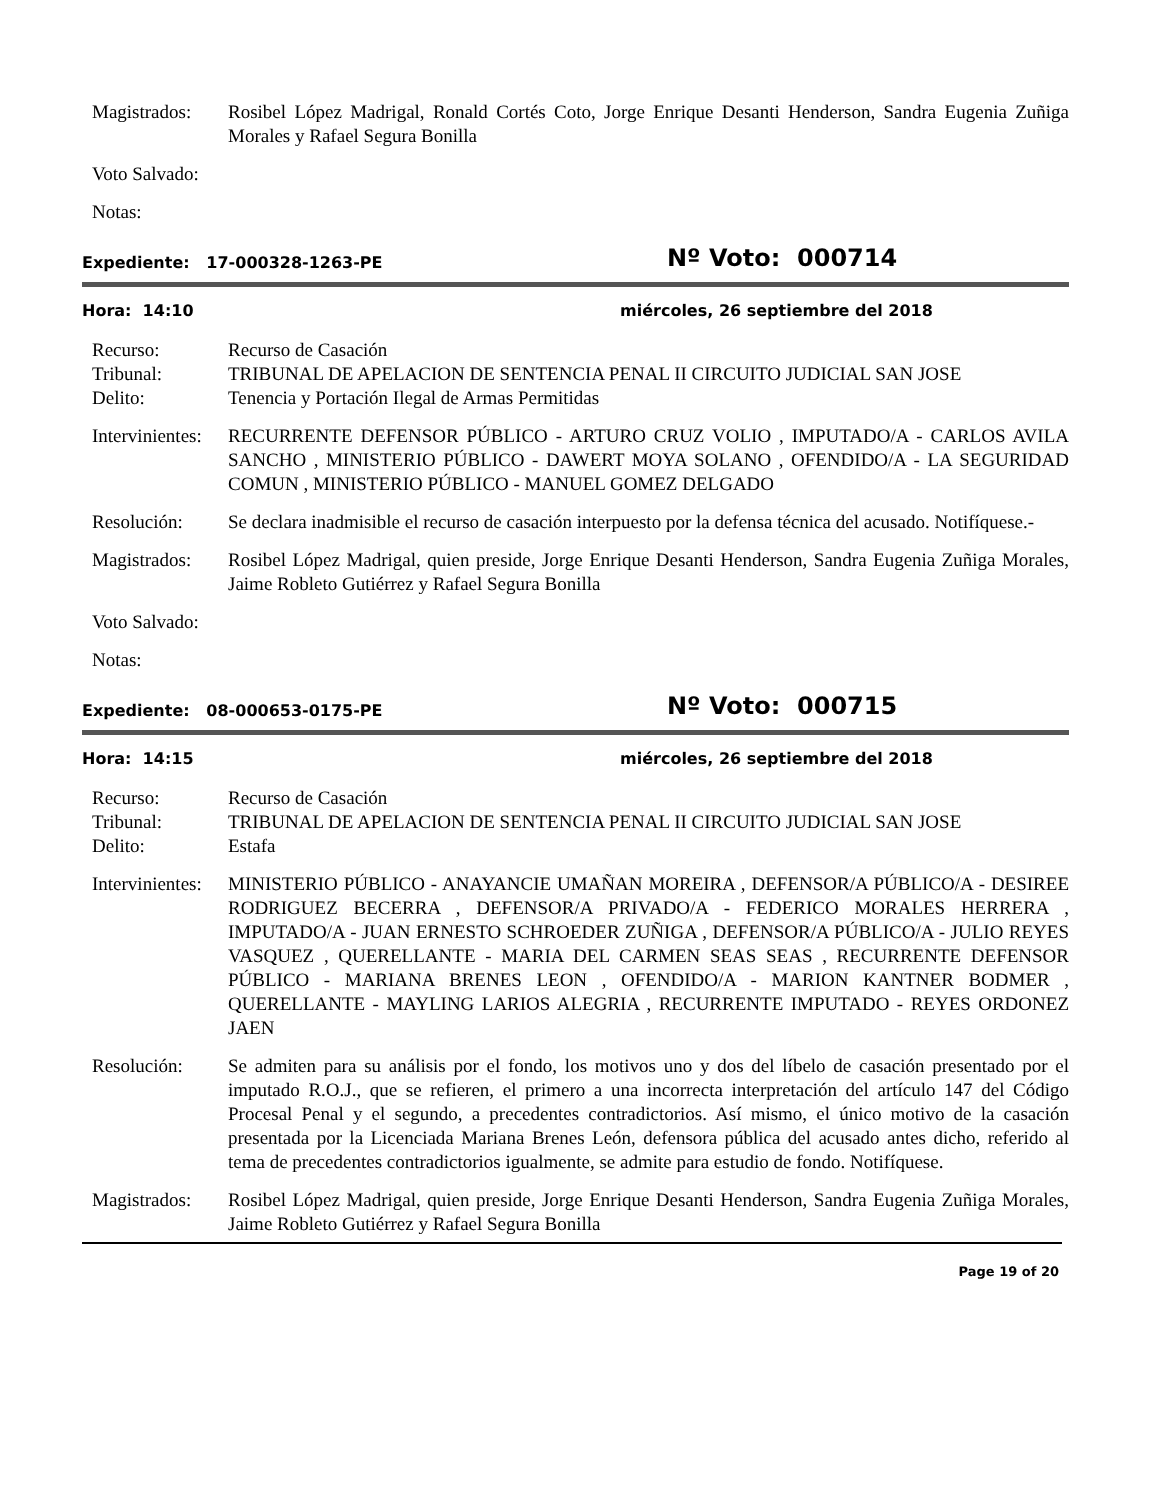Magistrados:
Rosibel López Madrigal, Ronald Cortés Coto, Jorge Enrique Desanti Henderson, Sandra Eugenia Zuñiga Morales y Rafael Segura Bonilla
Voto Salvado:
Notas:
Expediente: 17-000328-1263-PE
Nº Voto: 000714
Hora: 14:10 miércoles, 26 septiembre del 2018
Recurso: Recurso de Casación
Tribunal: TRIBUNAL DE APELACION DE SENTENCIA PENAL II CIRCUITO JUDICIAL SAN JOSE
Delito: Tenencia y Portación Ilegal de Armas Permitidas
Intervinientes:
RECURRENTE DEFENSOR PÚBLICO - ARTURO CRUZ VOLIO , IMPUTADO/A - CARLOS AVILA SANCHO , MINISTERIO PÚBLICO - DAWERT MOYA SOLANO , OFENDIDO/A - LA SEGURIDAD COMUN , MINISTERIO PÚBLICO - MANUEL GOMEZ DELGADO
Resolución: Se declara inadmisible el recurso de casación interpuesto por la defensa técnica del acusado. Notifíquese.-
Magistrados:
Rosibel López Madrigal, quien preside, Jorge Enrique Desanti Henderson, Sandra Eugenia Zuñiga Morales, Jaime Robleto Gutiérrez y Rafael Segura Bonilla
Voto Salvado:
Notas:
Expediente: 08-000653-0175-PE
Nº Voto: 000715
Hora: 14:15 miércoles, 26 septiembre del 2018
Recurso: Recurso de Casación
Tribunal: TRIBUNAL DE APELACION DE SENTENCIA PENAL II CIRCUITO JUDICIAL SAN JOSE
Delito: Estafa
Intervinientes:
MINISTERIO PÚBLICO - ANAYANCIE UMAÑAN MOREIRA , DEFENSOR/A PÚBLICO/A - DESIREE RODRIGUEZ BECERRA , DEFENSOR/A PRIVADO/A - FEDERICO MORALES HERRERA , IMPUTADO/A - JUAN ERNESTO SCHROEDER ZUÑIGA , DEFENSOR/A PÚBLICO/A - JULIO REYES VASQUEZ , QUERELLANTE - MARIA DEL CARMEN SEAS SEAS , RECURRENTE DEFENSOR PÚBLICO - MARIANA BRENES LEON , OFENDIDO/A - MARION KANTNER BODMER , QUERELLANTE - MAYLING LARIOS ALEGRIA , RECURRENTE IMPUTADO - REYES ORDONEZ JAEN
Resolución: Se admiten para su análisis por el fondo, los motivos uno y dos del líbelo de casación presentado por el imputado R.O.J., que se refieren, el primero a una incorrecta interpretación del artículo 147 del Código Procesal Penal y el segundo, a precedentes contradictorios. Así mismo, el único motivo de la casación presentada por la Licenciada Mariana Brenes León, defensora pública del acusado antes dicho, referido al tema de precedentes contradictorios igualmente, se admite para estudio de fondo. Notifíquese.
Magistrados:
Rosibel López Madrigal, quien preside, Jorge Enrique Desanti Henderson, Sandra Eugenia Zuñiga Morales, Jaime Robleto Gutiérrez y Rafael Segura Bonilla
Page 19 of 20